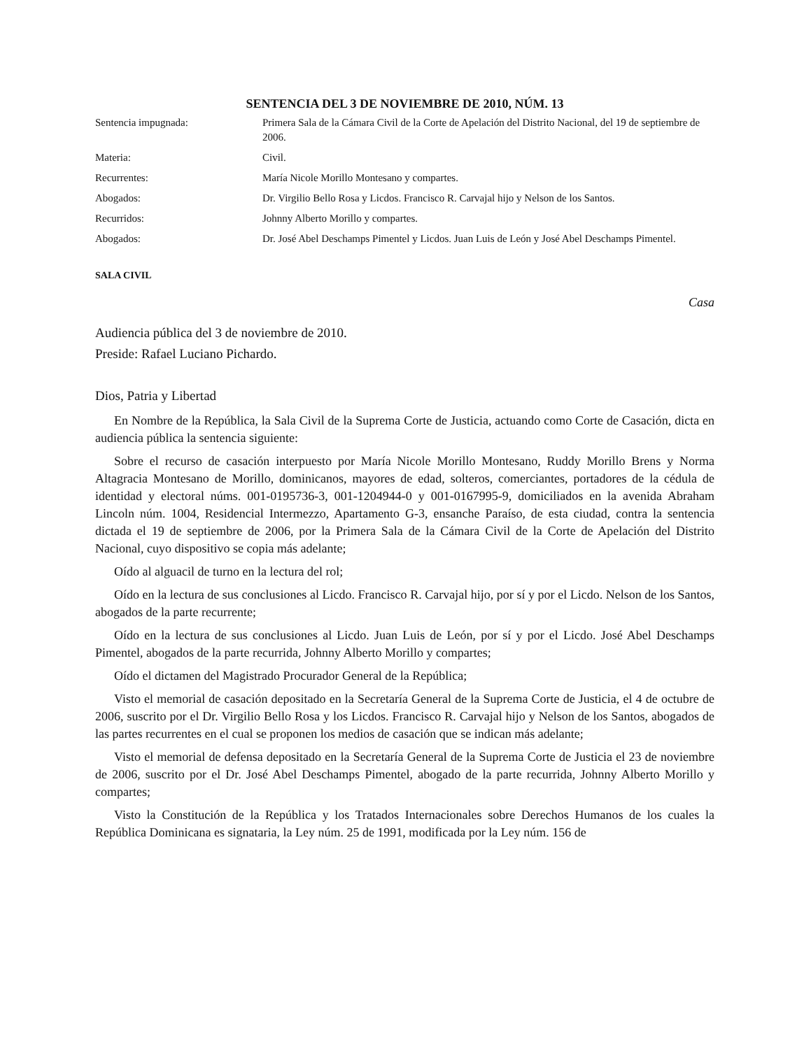SENTENCIA DEL 3 DE NOVIEMBRE DE 2010, NÚM. 13
| Sentencia impugnada: | Primera Sala de la Cámara Civil de la Corte de Apelación del Distrito Nacional, del 19 de septiembre de 2006. |
| Materia: | Civil. |
| Recurrentes: | María Nicole Morillo Montesano y compartes. |
| Abogados: | Dr. Virgilio Bello Rosa y Licdos. Francisco R. Carvajal hijo y Nelson de los Santos. |
| Recurridos: | Johnny Alberto Morillo y compartes. |
| Abogados: | Dr. José Abel Deschamps Pimentel y Licdos. Juan Luis de León y José Abel Deschamps Pimentel. |
SALA CIVIL
Casa
Audiencia pública del 3 de noviembre de 2010.
Preside: Rafael Luciano Pichardo.
Dios, Patria y Libertad
En Nombre de la República, la Sala Civil de la Suprema Corte de Justicia, actuando como Corte de Casación, dicta en audiencia pública la sentencia siguiente:
Sobre el recurso de casación interpuesto por María Nicole Morillo Montesano, Ruddy Morillo Brens y Norma Altagracia Montesano de Morillo, dominicanos, mayores de edad, solteros, comerciantes, portadores de la cédula de identidad y electoral núms. 001-0195736-3, 001-1204944-0 y 001-0167995-9, domiciliados en la avenida Abraham Lincoln núm. 1004, Residencial Intermezzo, Apartamento G-3, ensanche Paraíso, de esta ciudad, contra la sentencia dictada el 19 de septiembre de 2006, por la Primera Sala de la Cámara Civil de la Corte de Apelación del Distrito Nacional, cuyo dispositivo se copia más adelante;
Oído al alguacil de turno en la lectura del rol;
Oído en la lectura de sus conclusiones al Licdo. Francisco R. Carvajal hijo, por sí y por el Licdo. Nelson de los Santos, abogados de la parte recurrente;
Oído en la lectura de sus conclusiones al Licdo. Juan Luis de León, por sí y por el Licdo. José Abel Deschamps Pimentel, abogados de la parte recurrida, Johnny Alberto Morillo y compartes;
Oído el dictamen del Magistrado Procurador General de la República;
Visto el memorial de casación depositado en la Secretaría General de la Suprema Corte de Justicia, el 4 de octubre de 2006, suscrito por el Dr. Virgilio Bello Rosa y los Licdos. Francisco R. Carvajal hijo y Nelson de los Santos, abogados de las partes recurrentes en el cual se proponen los medios de casación que se indican más adelante;
Visto el memorial de defensa depositado en la Secretaría General de la Suprema Corte de Justicia el 23 de noviembre de 2006, suscrito por el Dr. José Abel Deschamps Pimentel, abogado de la parte recurrida, Johnny Alberto Morillo y compartes;
Visto la Constitución de la República y los Tratados Internacionales sobre Derechos Humanos de los cuales la República Dominicana es signataria, la Ley núm. 25 de 1991, modificada por la Ley núm. 156 de